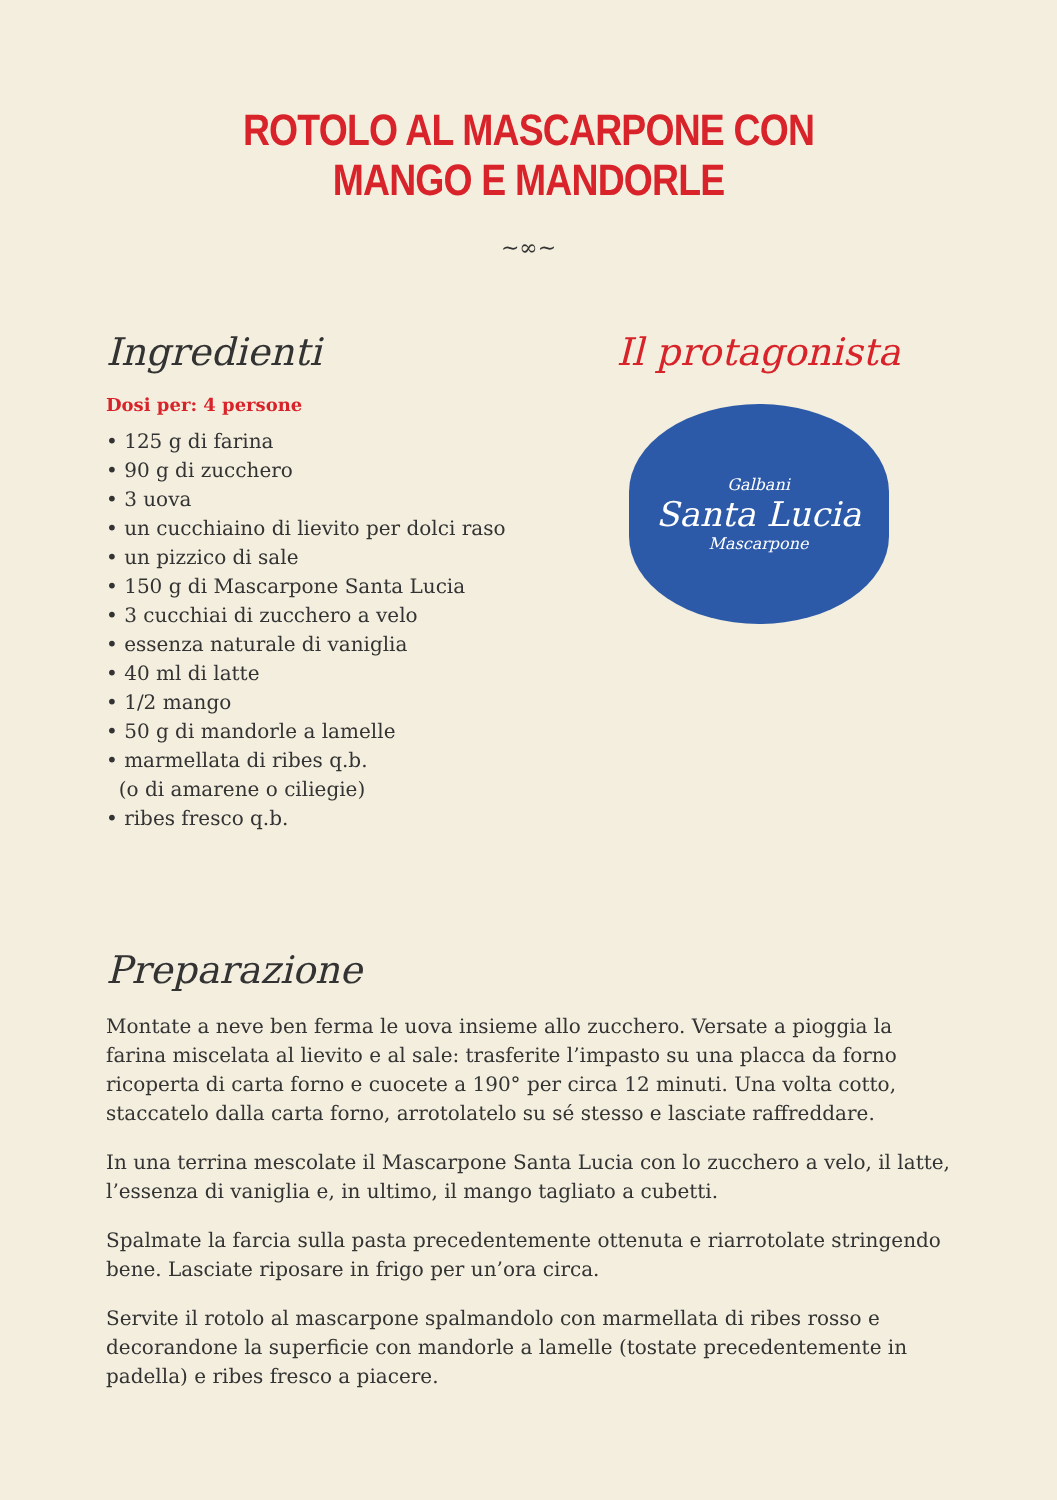ROTOLO AL MASCARPONE CON MANGO E MANDORLE
~∞~
Ingredienti
Dosi per: 4 persone
• 125 g di farina
• 90 g di zucchero
• 3 uova
• un cucchiaino di lievito per dolci raso
• un pizzico di sale
• 150 g di Mascarpone Santa Lucia
• 3 cucchiai di zucchero a velo
• essenza naturale di vaniglia
• 40 ml di latte
• 1/2 mango
• 50 g di mandorle a lamelle
• marmellata di ribes q.b.
(o di amarene o ciliegie)
• ribes fresco q.b.
Il protagonista
Galbani
Santa Lucia
Mascarpone
Preparazione
Montate a neve ben ferma le uova insieme allo zucchero. Versate a pioggia la farina miscelata al lievito e al sale: trasferite l’impasto su una placca da forno ricoperta di carta forno e cuocete a 190° per circa 12 minuti. Una volta cotto, staccatelo dalla carta forno, arrotolatelo su sé stesso e lasciate raffreddare.
In una terrina mescolate il Mascarpone Santa Lucia con lo zucchero a velo, il latte, l’essenza di vaniglia e, in ultimo, il mango tagliato a cubetti.
Spalmate la farcia sulla pasta precedentemente ottenuta e riarrotolate stringendo bene. Lasciate riposare in frigo per un’ora circa.
Servite il rotolo al mascarpone spalmandolo con marmellata di ribes rosso e decorandone la superficie con mandorle a lamelle (tostate precedentemente in padella) e ribes fresco a piacere.